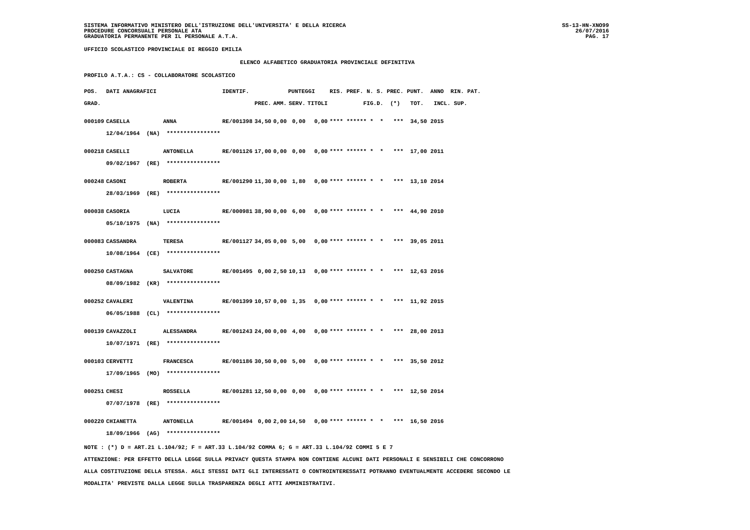SISTEMA INFORMATIVO MINISTERO DELL'ISTRUZIONE DELL'UNIVERSITA' E DELLA RICERCA
PROCEDURE CONCORSUALI PERSONALE ATA
GRADUATORIA PERMANENTE PER IL PERSONALE A.T.A.
SS-13-HN-XNO99
26/07/2016
PAG. 17
UFFICIO SCOLASTICO PROVINCIALE DI REGGIO EMILIA
ELENCO ALFABETICO GRADUATORIA PROVINCIALE DEFINITIVA
PROFILO A.T.A.: CS - COLLABORATORE SCOLASTICO
| POS. | DATI ANAGRAFICI | | | IDENTIF. | PUNTEGGI | | | | RIS. PREF. N. S. PREC. PUNT. ANNO RIN. PAT. |
| --- | --- | --- | --- | --- | --- | --- | --- | --- | --- |
| GRAD. | | | | | PREC. | AMM. | SERV. | TITOLI | FIG.D. (*) TOT. INCL. SUP. |
| 000109 | CASELLA | | ANNA | RE/001398 | 34,50 | 0,00 | 0,00 | 0,00 | **** ****** * * *** 34,50 2015 |
| | 12/04/1964 (NA) **************** | | | | | | | | |
| 000218 | CASELLI | | ANTONELLA | RE/001126 | 17,00 | 0,00 | 0,00 | 0,00 | **** ****** * * *** 17,00 2011 |
| | 09/02/1967 (RE) **************** | | | | | | | | |
| 000248 | CASONI | | ROBERTA | RE/001290 | 11,30 | 0,00 | 1,80 | 0,00 | **** ****** * * *** 13,10 2014 |
| | 28/03/1969 (RE) **************** | | | | | | | | |
| 000038 | CASORIA | | LUCIA | RE/000981 | 38,90 | 0,00 | 6,00 | 0,00 | **** ****** * * *** 44,90 2010 |
| | 05/10/1975 (NA) **************** | | | | | | | | |
| 000083 | CASSANDRA | | TERESA | RE/001127 | 34,05 | 0,00 | 5,00 | 0,00 | **** ****** * * *** 39,05 2011 |
| | 10/08/1964 (CE) **************** | | | | | | | | |
| 000250 | CASTAGNA | | SALVATORE | RE/001495 | 0,00 | 2,50 | 10,13 | 0,00 | **** ****** * * *** 12,63 2016 |
| | 08/09/1982 (KR) **************** | | | | | | | | |
| 000252 | CAVALERI | | VALENTINA | RE/001399 | 10,57 | 0,00 | 1,35 | 0,00 | **** ****** * * *** 11,92 2015 |
| | 06/05/1988 (CL) **************** | | | | | | | | |
| 000139 | CAVAZZOLI | | ALESSANDRA | RE/001243 | 24,00 | 0,00 | 4,00 | 0,00 | **** ****** * * *** 28,00 2013 |
| | 10/07/1971 (RE) **************** | | | | | | | | |
| 000103 | CERVETTI | | FRANCESCA | RE/001186 | 30,50 | 0,00 | 5,00 | 0,00 | **** ****** * * *** 35,50 2012 |
| | 17/09/1965 (MO) **************** | | | | | | | | |
| 000251 | CHESI | | ROSSELLA | RE/001281 | 12,50 | 0,00 | 0,00 | 0,00 | **** ****** * * *** 12,50 2014 |
| | 07/07/1978 (RE) **************** | | | | | | | | |
| 000220 | CHIANETTA | | ANTONELLA | RE/001494 | 0,00 | 2,00 | 14,50 | 0,00 | **** ****** * * *** 16,50 2016 |
| | 18/09/1966 (AG) **************** | | | | | | | | |
NOTE : (*) D = ART.21 L.104/92; F = ART.33 L.104/92 COMMA 6; G = ART.33 L.104/92 COMMI 5 E 7
ATTENZIONE: PER EFFETTO DELLA LEGGE SULLA PRIVACY QUESTA STAMPA NON CONTIENE ALCUNI DATI PERSONALI E SENSIBILI CHE CONCORRONO
ALLA COSTITUZIONE DELLA STESSA. AGLI STESSI DATI GLI INTERESSATI O CONTROINTERESSATI POTRANNO EVENTUALMENTE ACCEDERE SECONDO LE
MODALITA' PREVISTE DALLA LEGGE SULLA TRASPARENZA DEGLI ATTI AMMINISTRATIVI.